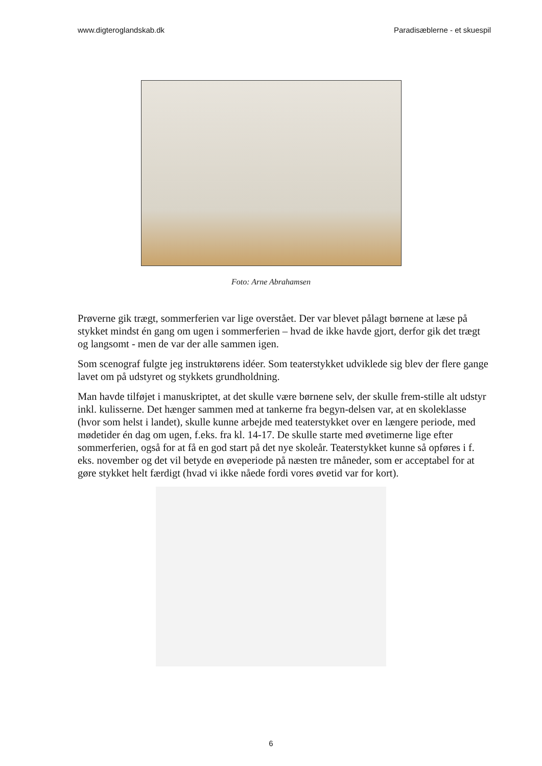www.digteroglandskab.dk Paradisæblerne - et skuespil
Foto: Arne Abrahamsen
Prøverne gik trægt, sommerferien var lige overstået. Der var blevet pålagt børnene at læse på stykket mindst én gang om ugen i sommerferien – hvad de ikke havde gjort, derfor gik det trægt og langsomt - men de var der alle sammen igen.
Som scenograf fulgte jeg instruktørens idéer. Som teaterstykket udviklede sig blev der flere gange lavet om på udstyret og stykkets grundholdning.
Man havde tilføjet i manuskriptet, at det skulle være børnene selv, der skulle frem-stille alt udstyr inkl. kulisserne. Det hænger sammen med at tankerne fra begyn-delsen var, at en skoleklasse (hvor som helst i landet), skulle kunne arbejde med teaterstykket over en længere periode, med mødetider én dag om ugen, f.eks. fra kl. 14-17. De skulle starte med øvetimerne lige efter sommerferien, også for at få en god start på det nye skoleår. Teaterstykket kunne så opføres i f. eks. november og det vil betyde en øveperiode på næsten tre måneder, som er acceptabel for at gøre stykket helt færdigt (hvad vi ikke nåede fordi vores øvetid var for kort).
6